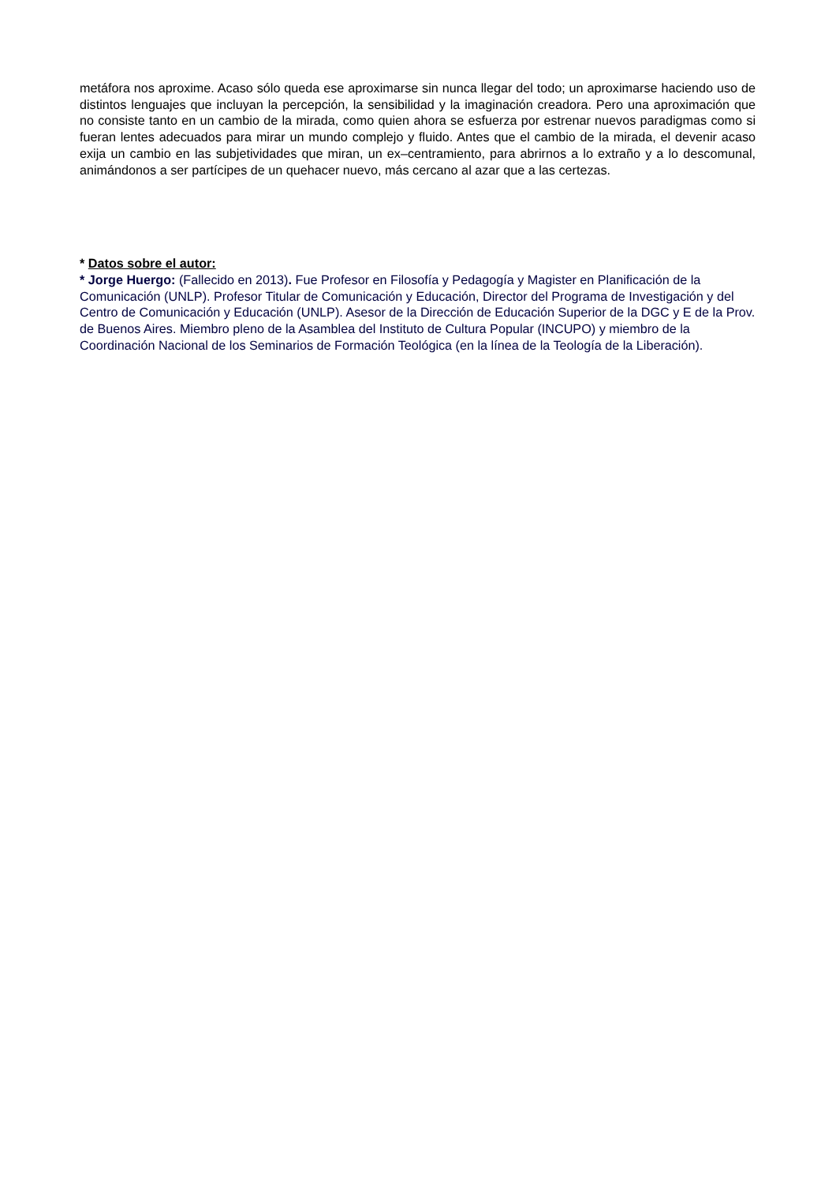metáfora nos aproxime. Acaso sólo queda ese aproximarse sin nunca llegar del todo; un aproximarse haciendo uso de distintos lenguajes que incluyan la percepción, la sensibilidad y la imaginación creadora. Pero una aproximación que no consiste tanto en un cambio de la mirada, como quien ahora se esfuerza por estrenar nuevos paradigmas como si fueran lentes adecuados para mirar un mundo complejo y fluido. Antes que el cambio de la mirada, el devenir acaso exija un cambio en las subjetividades que miran, un ex–centramiento, para abrirnos a lo extraño y a lo descomunal, animándonos a ser partícipes de un quehacer nuevo, más cercano al azar que a las certezas.
* Datos sobre el autor:
* Jorge Huergo: (Fallecido en 2013). Fue Profesor en Filosofía y Pedagogía y Magister en Planificación de la Comunicación (UNLP). Profesor Titular de Comunicación y Educación, Director del Programa de Investigación y del Centro de Comunicación y Educación (UNLP). Asesor de la Dirección de Educación Superior de la DGC y E de la Prov. de Buenos Aires. Miembro pleno de la Asamblea del Instituto de Cultura Popular (INCUPO) y miembro de la Coordinación Nacional de los Seminarios de Formación Teológica (en la línea de la Teología de la Liberación).